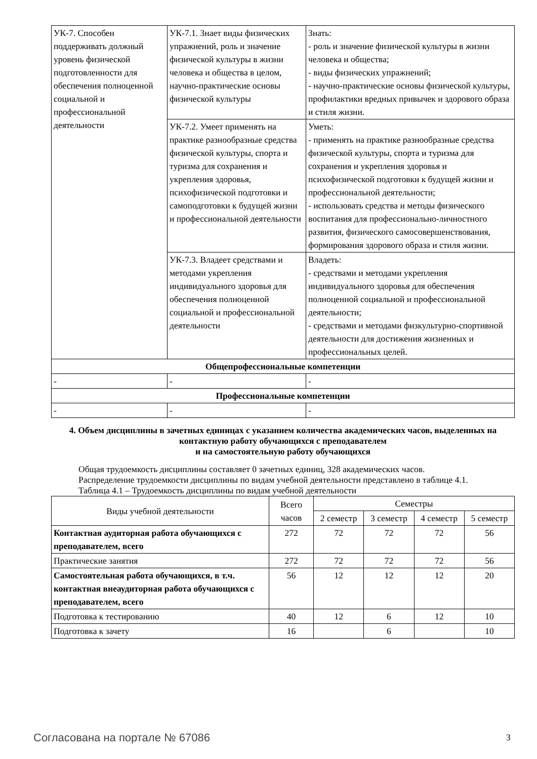| УК-7. Способен поддерживать должный уровень физической подготовленности для обеспечения полноценной социальной и профессиональной деятельности | УК-7.1. Знает виды физических упражнений, роль и значение физической культуры в жизни человека и общества в целом, научно-практические основы физической культуры | Знать: - роль и значение физической культуры в жизни человека и общества; - виды физических упражнений; - научно-практические основы физической культуры, профилактики вредных привычек и здорового образа и стиля жизни. |
| | УК-7.2. Умеет применять на практике разнообразные средства физической культуры, спорта и туризма для сохранения и укрепления здоровья, психофизической подготовки и самоподготовки к будущей жизни и профессиональной деятельности | Уметь: - применять на практике разнообразные средства физической культуры, спорта и туризма для сохранения и укрепления здоровья и психофизической подготовки к будущей жизни и профессиональной деятельности; - использовать средства и методы физического воспитания для профессионально-личностного развития, физического самосовершенствования, формирования здорового образа и стиля жизни. |
| | УК-7.3. Владеет средствами и методами укрепления индивидуального здоровья для обеспечения полноценной социальной и профессиональной деятельности | Владеть: - средствами и методами укрепления индивидуального здоровья для обеспечения полноценной социальной и профессиональной деятельности; - средствами и методами физкультурно-спортивной деятельности для достижения жизненных и профессиональных целей. |
| Общепрофессиональные компетенции | | |
| - | - | - |
| Профессиональные компетенции | | |
| - | - | - |
4. Объем дисциплины в зачетных единицах с указанием количества академических часов, выделенных на контактную работу обучающихся с преподавателем
и на самостоятельную работу обучающихся
Общая трудоемкость дисциплины составляет 0 зачетных единиц, 328 академических часов.
Распределение трудоемкости дисциплины по видам учебной деятельности представлено в таблице 4.1.
Таблица 4.1 – Трудоемкость дисциплины по видам учебной деятельности
| Виды учебной деятельности | Всего часов | Семестры | | | |
| --- | --- | --- | --- | --- | --- |
| | | 2 семестр | 3 семестр | 4 семестр | 5 семестр |
| Контактная аудиторная работа обучающихся с преподавателем, всего | 272 | 72 | 72 | 72 | 56 |
| Практические занятия | 272 | 72 | 72 | 72 | 56 |
| Самостоятельная работа обучающихся, в т.ч. контактная внеаудиторная работа обучающихся с преподавателем, всего | 56 | 12 | 12 | 12 | 20 |
| Подготовка к тестированию | 40 | 12 | 6 | 12 | 10 |
| Подготовка к зачету | 16 | | 6 | | 10 |
Согласована на портале № 67086 3